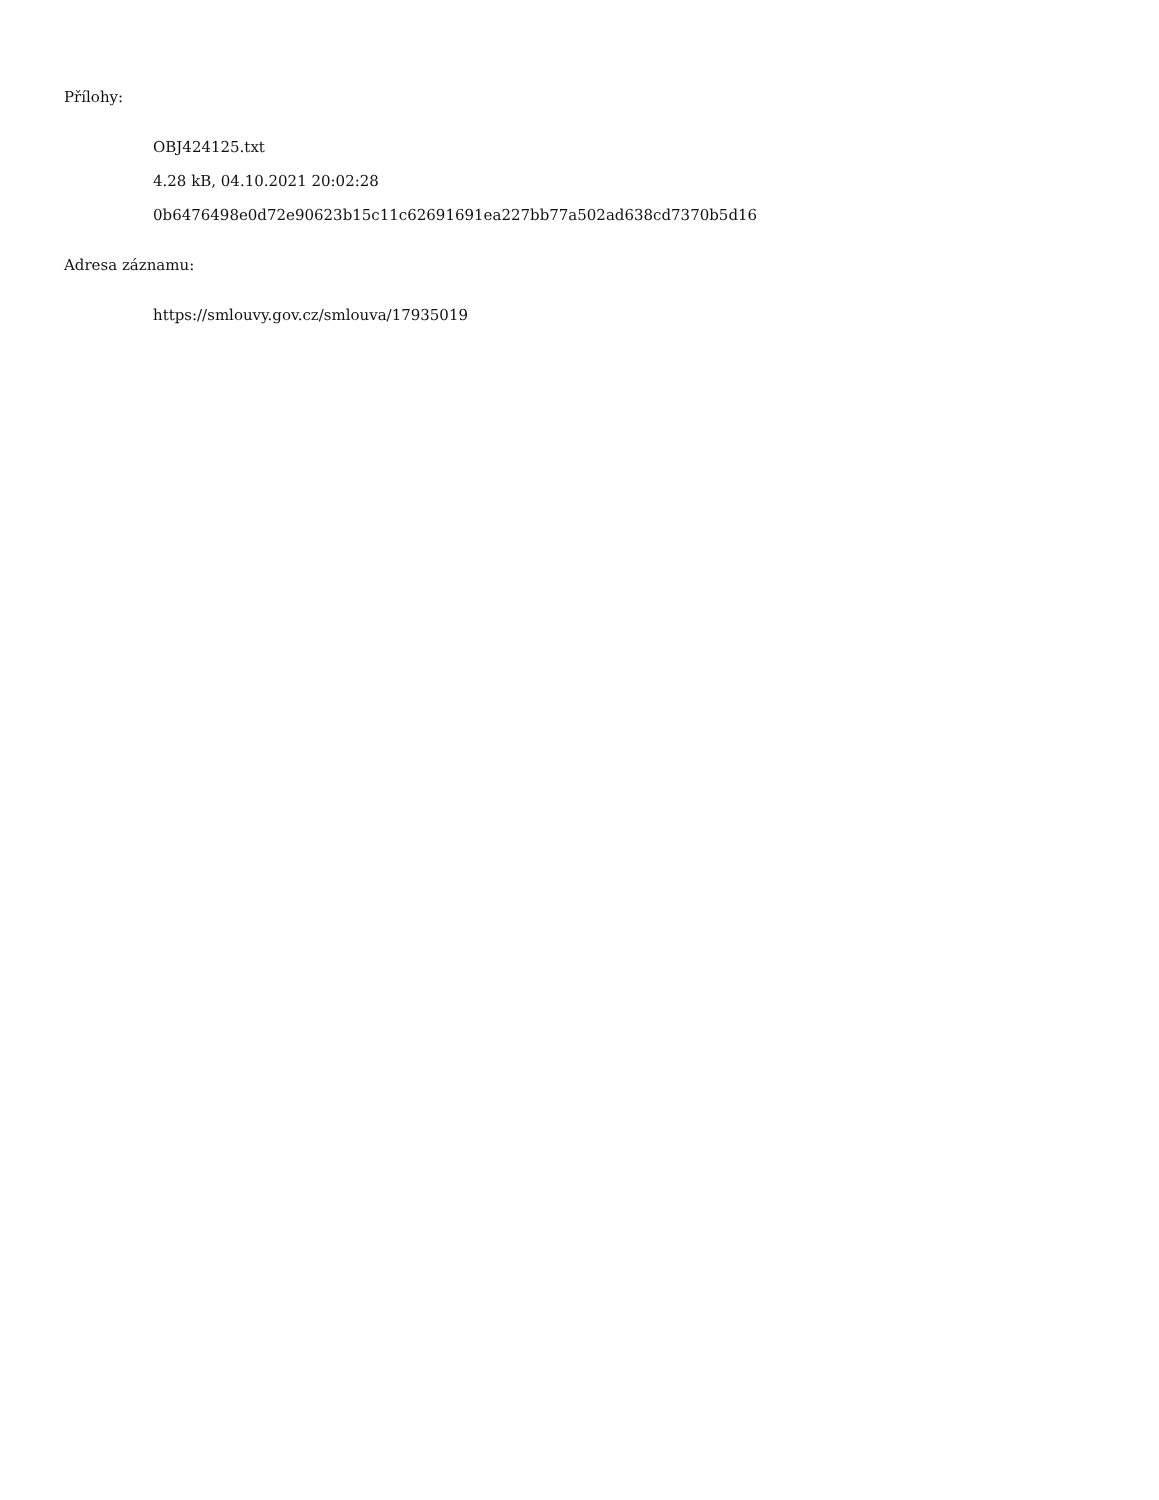Přílohy:
OBJ424125.txt
4.28 kB, 04.10.2021 20:02:28
0b6476498e0d72e90623b15c11c62691691ea227bb77a502ad638cd7370b5d16
Adresa záznamu:
https://smlouvy.gov.cz/smlouva/17935019